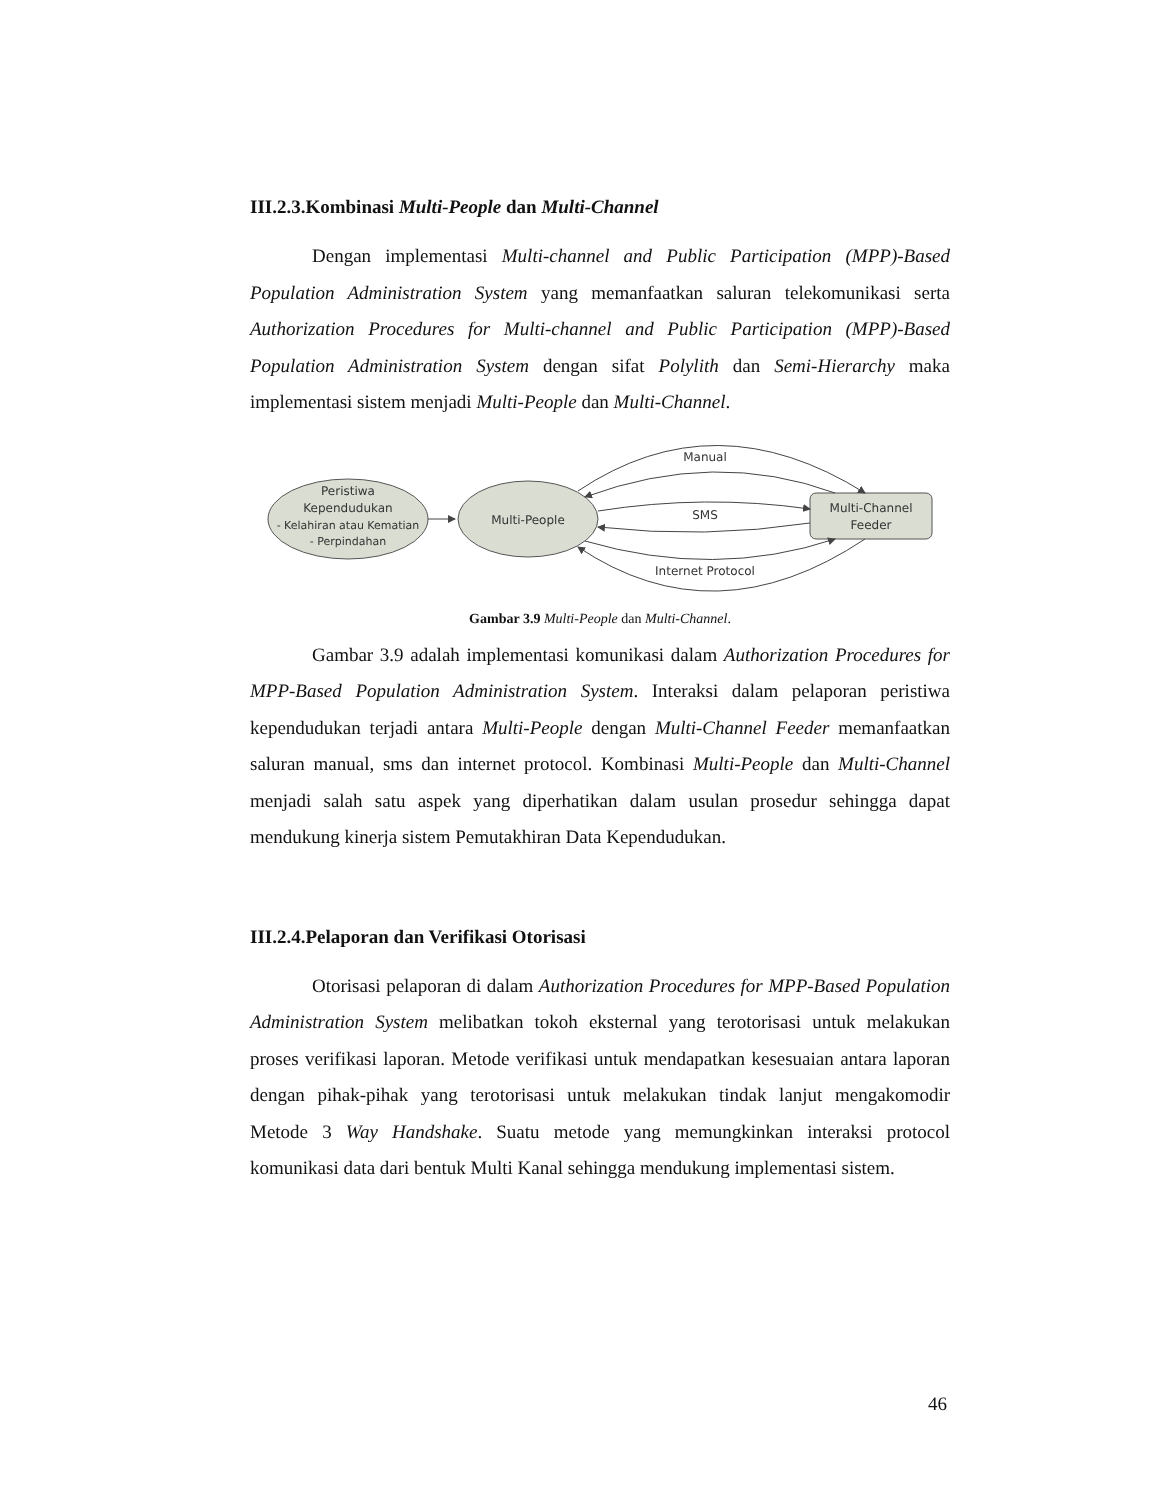III.2.3.Kombinasi Multi-People dan Multi-Channel
Dengan implementasi Multi-channel and Public Participation (MPP)-Based Population Administration System yang memanfaatkan saluran telekomunikasi serta Authorization Procedures for Multi-channel and Public Participation (MPP)-Based Population Administration System dengan sifat Polylith dan Semi-Hierarchy maka implementasi sistem menjadi Multi-People dan Multi-Channel.
Peristiwa
Kependudukan
- Kelahiran atau Kematian
- Perpindahan
Multi-People
Multi-Channel
Feeder
Manual
SMS
Internet Protocol
Gambar 3.9 Multi-People dan Multi-Channel.
Gambar 3.9 adalah implementasi komunikasi dalam Authorization Procedures for MPP-Based Population Administration System. Interaksi dalam pelaporan peristiwa kependudukan terjadi antara Multi-People dengan Multi-Channel Feeder memanfaatkan saluran manual, sms dan internet protocol. Kombinasi Multi-People dan Multi-Channel menjadi salah satu aspek yang diperhatikan dalam usulan prosedur sehingga dapat mendukung kinerja sistem Pemutakhiran Data Kependudukan.
III.2.4.Pelaporan dan Verifikasi Otorisasi
Otorisasi pelaporan di dalam Authorization Procedures for MPP-Based Population Administration System melibatkan tokoh eksternal yang terotorisasi untuk melakukan proses verifikasi laporan. Metode verifikasi untuk mendapatkan kesesuaian antara laporan dengan pihak-pihak yang terotorisasi untuk melakukan tindak lanjut mengakomodir Metode 3 Way Handshake. Suatu metode yang memungkinkan interaksi protocol komunikasi data dari bentuk Multi Kanal sehingga mendukung implementasi sistem.
46